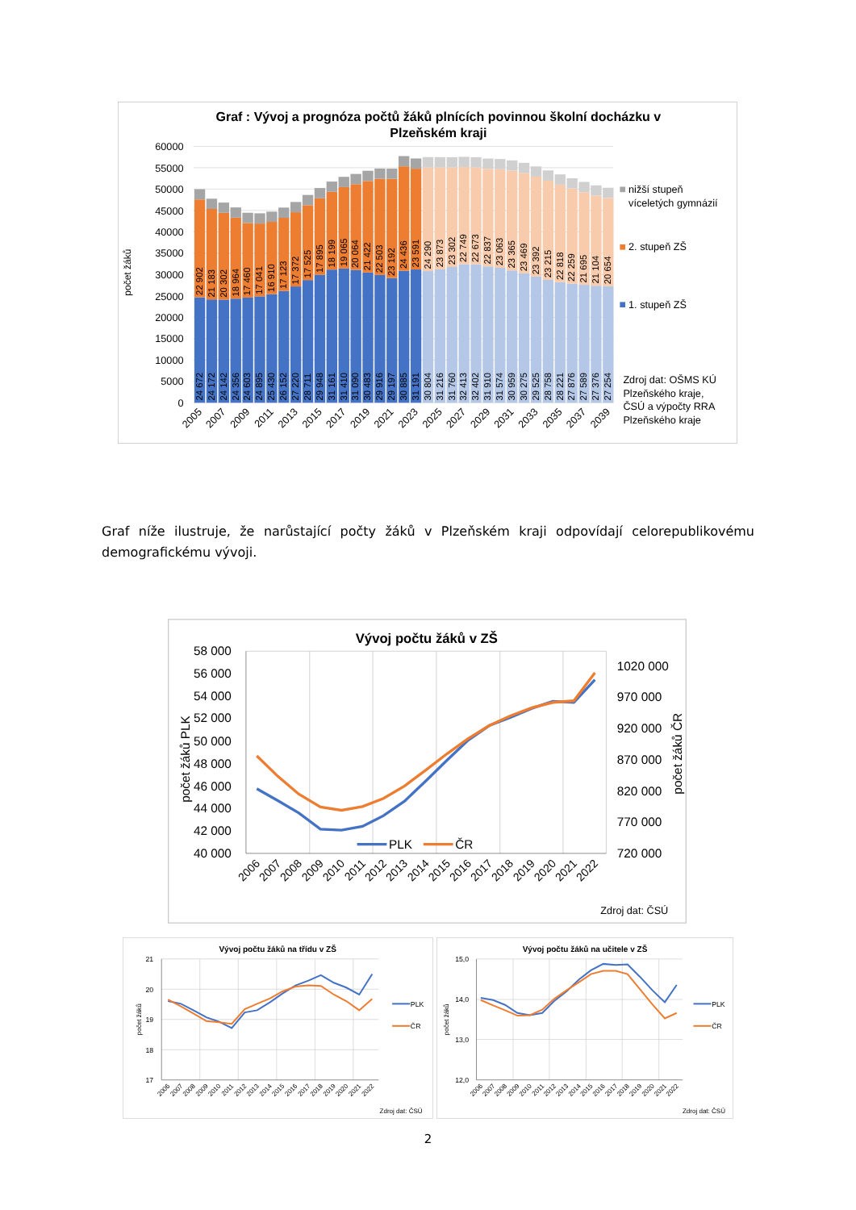Graf : Vývoj a prognóza počtů žáků plnících povinnou školní docházku v
Plzeňském kraji
60000
55000
50000
45000
40000
35000
30000
25000
20000
15000
10000
5000
0
počet žáků
24 672
22 902
24 172
21 183
24 142
20 302
24 356
18 964
24 603
17 460
24 895
17 041
25 430
16 910
26 152
17 123
27 220
17 372
28 711
17 525
29 948
17 895
31 161
18 199
31 410
19 065
31 090
20 064
30 483
21 422
29 916
22 503
29 197
23 192
30 885
24 436
31 191
23 591
30 804
24 290
31 216
23 873
31 760
23 302
32 413
22 749
32 402
22 673
31 910
22 837
31 574
23 063
30 959
23 365
30 275
23 469
29 525
23 392
28 758
23 215
28 221
22 818
27 876
22 259
27 589
21 695
27 376
21 104
27 254
20 654
2005
2007
2009
2011
2013
2015
2017
2019
2021
2023
2025
2027
2029
2031
2033
2035
2037
2039
nižší stupeň
víceletých gymnázií
2. stupeň ZŠ
1. stupeň ZŠ
Zdroj dat: OŠMS KÚ
Plzeňského kraje,
ČSÚ a výpočty RRA
Plzeňského kraje
Graf níže ilustruje, že narůstající počty žáků v Plzeňském kraji odpovídají celorepublikovému demografickému vývoji.
Vývoj počtu žáků v ZŠ
58 000
56 000
54 000
52 000
50 000
48 000
46 000
44 000
42 000
40 000
1020 000
970 000
920 000
870 000
820 000
770 000
720 000
počet žáků PLK
počet žáků ČR
PLK
ČR
2006
2007
2008
2009
2010
2011
2012
2013
2014
2015
2016
2017
2018
2019
2020
2021
2022
Zdroj dat: ČSÚ
Vývoj počtu žáků na třídu v ZŠ
21
20
19
18
17
počet žáků
PLK
ČR
2006
2007
2008
2009
2010
2011
2012
2013
2014
2015
2016
2017
2018
2019
2020
2021
2022
Zdroj dat: ČSÚ
Vývoj počtu žáků na učitele v ZŠ
15,0
14,0
13,0
12,0
počet žáků
PLK
ČR
2006
2007
2008
2009
2010
2011
2012
2013
2014
2015
2016
2017
2018
2019
2020
2021
2022
Zdroj dat: ČSÚ
2